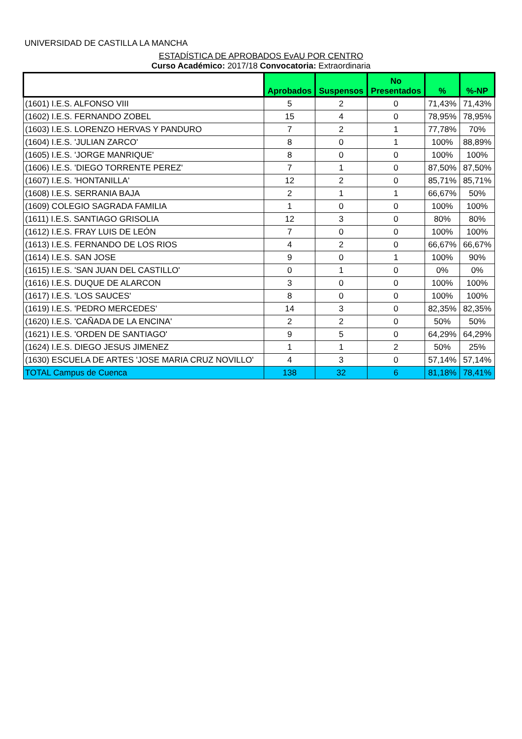UNIVERSIDAD DE CASTILLA LA MANCHA
ESTADÍSTICA DE APROBADOS EvAU POR CENTRO
Curso Académico: 2017/18 Convocatoria: Extraordinaria
| | Aprobados | Suspensos | No Presentados | % | %-NP |
| --- | --- | --- | --- | --- | --- |
| (1601) I.E.S. ALFONSO VIII | 5 | 2 | 0 | 71,43% | 71,43% |
| (1602) I.E.S. FERNANDO ZOBEL | 15 | 4 | 0 | 78,95% | 78,95% |
| (1603) I.E.S. LORENZO HERVAS Y PANDURO | 7 | 2 | 1 | 77,78% | 70% |
| (1604) I.E.S. 'JULIAN ZARCO' | 8 | 0 | 1 | 100% | 88,89% |
| (1605) I.E.S. 'JORGE MANRIQUE' | 8 | 0 | 0 | 100% | 100% |
| (1606) I.E.S. 'DIEGO TORRENTE PEREZ' | 7 | 1 | 0 | 87,50% | 87,50% |
| (1607) I.E.S. 'HONTANILLA' | 12 | 2 | 0 | 85,71% | 85,71% |
| (1608) I.E.S. SERRANIA BAJA | 2 | 1 | 1 | 66,67% | 50% |
| (1609) COLEGIO SAGRADA FAMILIA | 1 | 0 | 0 | 100% | 100% |
| (1611) I.E.S. SANTIAGO GRISOLIA | 12 | 3 | 0 | 80% | 80% |
| (1612) I.E.S. FRAY LUIS DE LEÓN | 7 | 0 | 0 | 100% | 100% |
| (1613) I.E.S. FERNANDO DE LOS RIOS | 4 | 2 | 0 | 66,67% | 66,67% |
| (1614) I.E.S. SAN JOSE | 9 | 0 | 1 | 100% | 90% |
| (1615) I.E.S. 'SAN JUAN DEL CASTILLO' | 0 | 1 | 0 | 0% | 0% |
| (1616) I.E.S. DUQUE DE ALARCON | 3 | 0 | 0 | 100% | 100% |
| (1617) I.E.S. 'LOS SAUCES' | 8 | 0 | 0 | 100% | 100% |
| (1619) I.E.S. 'PEDRO MERCEDES' | 14 | 3 | 0 | 82,35% | 82,35% |
| (1620) I.E.S. 'CAÑADA DE LA ENCINA' | 2 | 2 | 0 | 50% | 50% |
| (1621) I.E.S. 'ORDEN DE SANTIAGO' | 9 | 5 | 0 | 64,29% | 64,29% |
| (1624) I.E.S. DIEGO JESUS JIMENEZ | 1 | 1 | 2 | 50% | 25% |
| (1630) ESCUELA DE ARTES 'JOSE MARIA CRUZ NOVILLO' | 4 | 3 | 0 | 57,14% | 57,14% |
| TOTAL Campus de Cuenca | 138 | 32 | 6 | 81,18% | 78,41% |